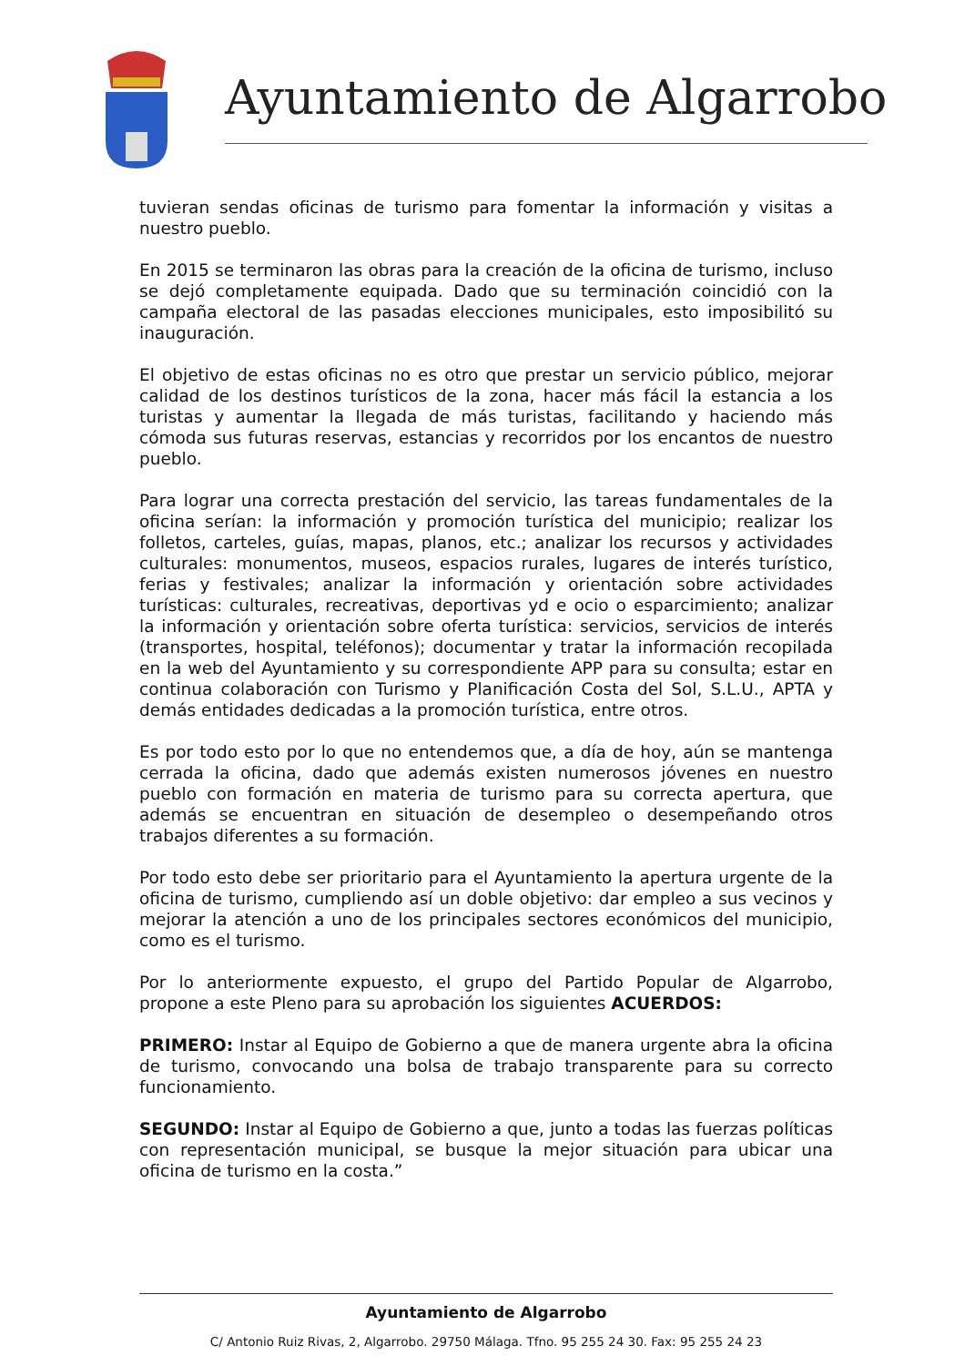Ayuntamiento de Algarrobo
tuvieran sendas oficinas de turismo para fomentar la información y visitas a nuestro pueblo.
En 2015 se terminaron las obras para la creación de la oficina de turismo, incluso se dejó completamente equipada. Dado que su terminación coincidió con la campaña electoral de las pasadas elecciones municipales, esto imposibilitó su inauguración.
El objetivo de estas oficinas no es otro que prestar un servicio público, mejorar calidad de los destinos turísticos de la zona, hacer más fácil la estancia a los turistas y aumentar la llegada de más turistas, facilitando y haciendo más cómoda sus futuras reservas, estancias y recorridos por los encantos de nuestro pueblo.
Para lograr una correcta prestación del servicio, las tareas fundamentales de la oficina serían: la información y promoción turística del municipio; realizar los folletos, carteles, guías, mapas, planos, etc.; analizar los recursos y actividades culturales: monumentos, museos, espacios rurales, lugares de interés turístico, ferias y festivales; analizar la información y orientación sobre actividades turísticas: culturales, recreativas, deportivas yd e ocio o esparcimiento; analizar la información y orientación sobre oferta turística: servicios, servicios de interés (transportes, hospital, teléfonos); documentar y tratar la información recopilada en la web del Ayuntamiento y su correspondiente APP para su consulta; estar en continua colaboración con Turismo y Planificación Costa del Sol, S.L.U., APTA y demás entidades dedicadas a la promoción turística, entre otros.
Es por todo esto por lo que no entendemos que, a día de hoy, aún se mantenga cerrada la oficina, dado que además existen numerosos jóvenes en nuestro pueblo con formación en materia de turismo para su correcta apertura, que además se encuentran en situación de desempleo o desempeñando otros trabajos diferentes a su formación.
Por todo esto debe ser prioritario para el Ayuntamiento la apertura urgente de la oficina de turismo, cumpliendo así un doble objetivo: dar empleo a sus vecinos y mejorar la atención a uno de los principales sectores económicos del municipio, como es el turismo.
Por lo anteriormente expuesto, el grupo del Partido Popular de Algarrobo, propone a este Pleno para su aprobación los siguientes ACUERDOS:
PRIMERO: Instar al Equipo de Gobierno a que de manera urgente abra la oficina de turismo, convocando una bolsa de trabajo transparente para su correcto funcionamiento.
SEGUNDO: Instar al Equipo de Gobierno a que, junto a todas las fuerzas políticas con representación municipal, se busque la mejor situación para ubicar una oficina de turismo en la costa.”
Ayuntamiento de Algarrobo
C/ Antonio Ruiz Rivas, 2, Algarrobo. 29750 Málaga. Tfno. 95 255 24 30. Fax: 95 255 24 23